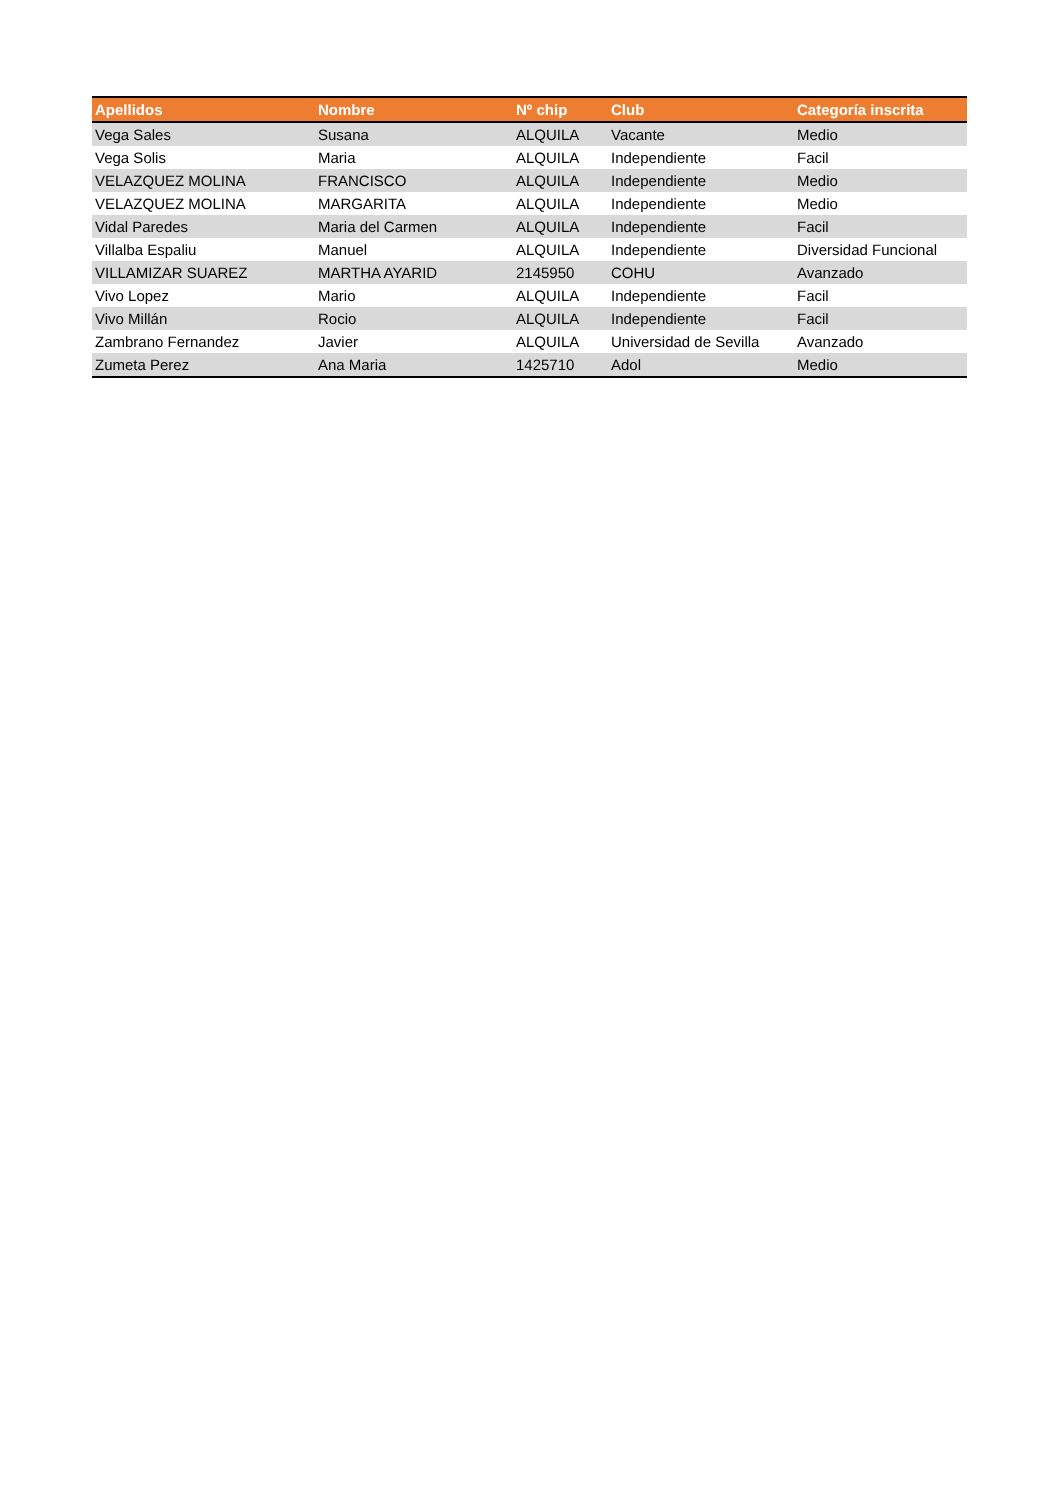| Apellidos | Nombre | Nº chip | Club | Categoría inscrita |
| --- | --- | --- | --- | --- |
| Vega Sales | Susana | ALQUILA | Vacante | Medio |
| Vega Solis | Maria | ALQUILA | Independiente | Facil |
| VELAZQUEZ MOLINA | FRANCISCO | ALQUILA | Independiente | Medio |
| VELAZQUEZ MOLINA | MARGARITA | ALQUILA | Independiente | Medio |
| Vidal Paredes | Maria del Carmen | ALQUILA | Independiente | Facil |
| Villalba Espaliu | Manuel | ALQUILA | Independiente | Diversidad Funcional |
| VILLAMIZAR SUAREZ | MARTHA AYARID | 2145950 | COHU | Avanzado |
| Vivo Lopez | Mario | ALQUILA | Independiente | Facil |
| Vivo Millán | Rocio | ALQUILA | Independiente | Facil |
| Zambrano Fernandez | Javier | ALQUILA | Universidad de Sevilla | Avanzado |
| Zumeta Perez | Ana Maria | 1425710 | Adol | Medio |